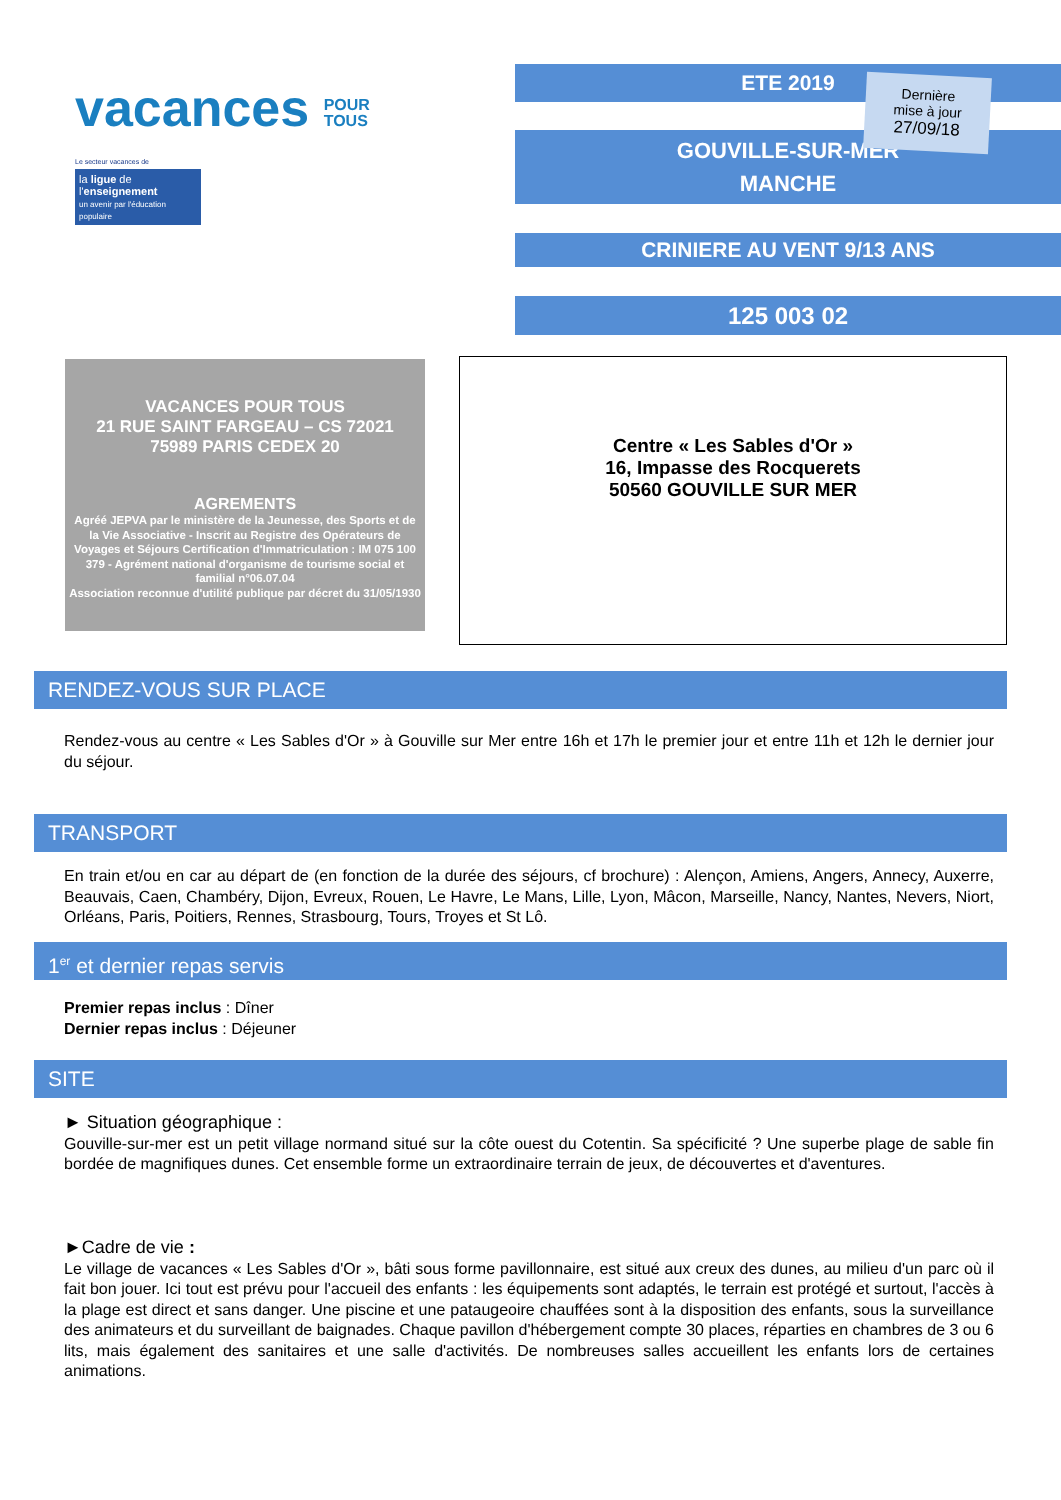vacances POUR
TOUS
Le secteur vacances de
la ligue de
l'enseignement
un avenir par l'éducation populaire
ETE 2019
GOUVILLE-SUR-MER
MANCHE
CRINIERE AU VENT 9/13 ANS
125 003 02
Dernière
mise à jour
27/09/18
VACANCES POUR TOUS
21 RUE SAINT FARGEAU – CS 72021
75989 PARIS CEDEX 20
AGREMENTS
Agréé JEPVA par le ministère de la Jeunesse, des Sports et de la Vie Associative - Inscrit au Registre des Opérateurs de Voyages et Séjours Certification d'Immatriculation : IM 075 100 379 - Agrément national d'organisme de tourisme social et familial n°06.07.04
Association reconnue d'utilité publique par décret du 31/05/1930
Centre « Les Sables d'Or »
16, Impasse des Rocquerets
50560 GOUVILLE SUR MER
RENDEZ-VOUS SUR PLACE
Rendez-vous au centre « Les Sables d'Or » à Gouville sur Mer entre 16h et 17h le premier jour et entre 11h et 12h le dernier jour du séjour.
TRANSPORT
En train et/ou en car au départ de (en fonction de la durée des séjours, cf brochure) : Alençon, Amiens, Angers, Annecy, Auxerre, Beauvais, Caen, Chambéry, Dijon, Evreux, Rouen, Le Havre, Le Mans, Lille, Lyon, Mâcon, Marseille, Nancy, Nantes, Nevers, Niort, Orléans, Paris, Poitiers, Rennes, Strasbourg, Tours, Troyes et St Lô.
1<sup>er</sup> et dernier repas servis
Premier repas inclus : Dîner
Dernier repas inclus : Déjeuner
SITE
► Situation géographique :
Gouville-sur-mer est un petit village normand situé sur la côte ouest du Cotentin. Sa spécificité ? Une superbe plage de sable fin bordée de magnifiques dunes. Cet ensemble forme un extraordinaire terrain de jeux, de découvertes et d'aventures.
►Cadre de vie :
Le village de vacances « Les Sables d'Or », bâti sous forme pavillonnaire, est situé aux creux des dunes, au milieu d'un parc où il fait bon jouer. Ici tout est prévu pour l'accueil des enfants : les équipements sont adaptés, le terrain est protégé et surtout, l'accès à la plage est direct et sans danger. Une piscine et une pataugeoire chauffées sont à la disposition des enfants, sous la surveillance des animateurs et du surveillant de baignades. Chaque pavillon d'hébergement compte 30 places, réparties en chambres de 3 ou 6 lits, mais également des sanitaires et une salle d'activités. De nombreuses salles accueillent les enfants lors de certaines animations.